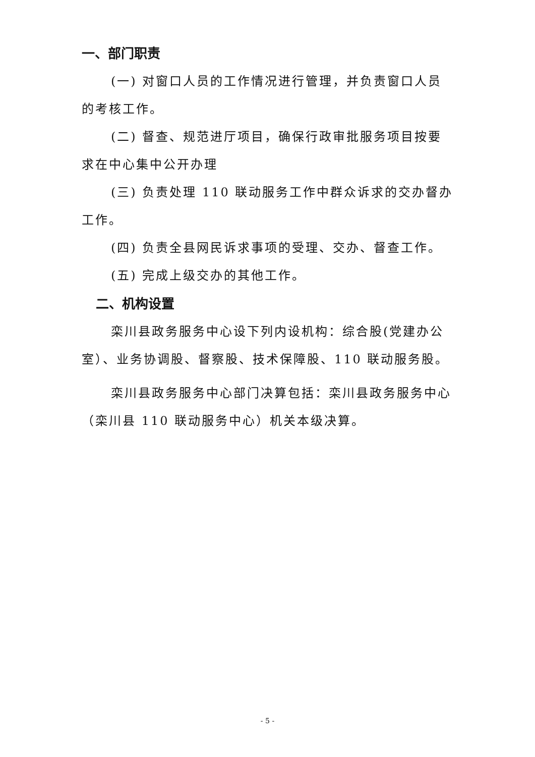一、部门职责
(一) 对窗口人员的工作情况进行管理，并负责窗口人员的考核工作。
(二) 督查、规范进厅项目，确保行政审批服务项目按要求在中心集中公开办理
(三) 负责处理 110 联动服务工作中群众诉求的交办督办工作。
(四) 负责全县网民诉求事项的受理、交办、督查工作。
(五) 完成上级交办的其他工作。
二、机构设置
栾川县政务服务中心设下列内设机构：综合股(党建办公室）、业务协调股、督察股、技术保障股、110 联动服务股。
栾川县政务服务中心部门决算包括：栾川县政务服务中心（栾川县 110 联动服务中心）机关本级决算。
- 5 -